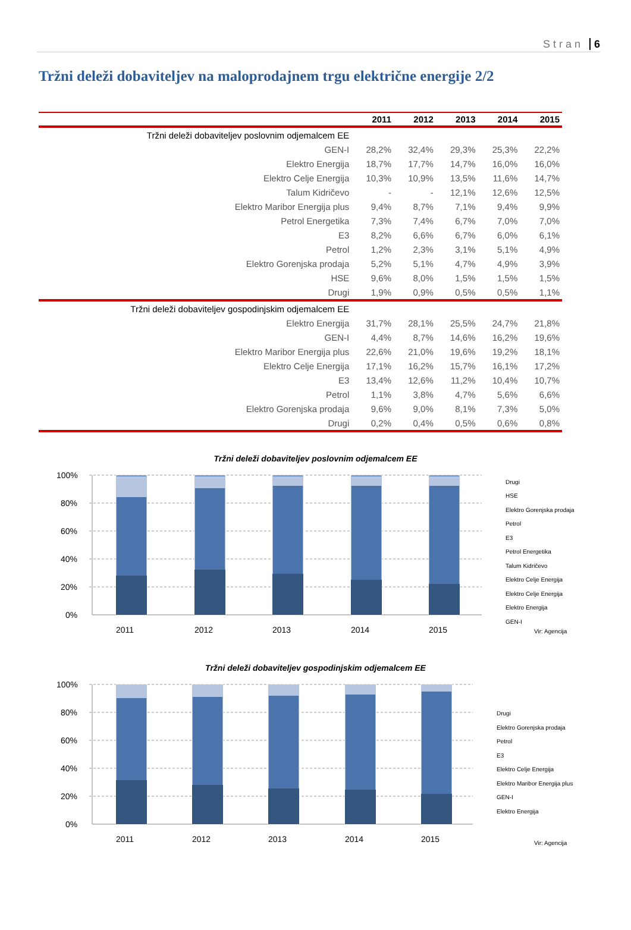Stran 6
Tržni deleži dobaviteljev na maloprodajnem trgu električne energije 2/2
| | 2011 | 2012 | 2013 | 2014 | 2015 |
| --- | --- | --- | --- | --- | --- |
| Tržni deleži dobaviteljev poslovnim odjemalcem EE | | | | | |
| GEN-I | 28,2% | 32,4% | 29,3% | 25,3% | 22,2% |
| Elektro Energija | 18,7% | 17,7% | 14,7% | 16,0% | 16,0% |
| Elektro Celje Energija | 10,3% | 10,9% | 13,5% | 11,6% | 14,7% |
| Talum Kidričevo | - | - | 12,1% | 12,6% | 12,5% |
| Elektro Maribor Energija plus | 9,4% | 8,7% | 7,1% | 9,4% | 9,9% |
| Petrol Energetika | 7,3% | 7,4% | 6,7% | 7,0% | 7,0% |
| E3 | 8,2% | 6,6% | 6,7% | 6,0% | 6,1% |
| Petrol | 1,2% | 2,3% | 3,1% | 5,1% | 4,9% |
| Elektro Gorenjska prodaja | 5,2% | 5,1% | 4,7% | 4,9% | 3,9% |
| HSE | 9,6% | 8,0% | 1,5% | 1,5% | 1,5% |
| Drugi | 1,9% | 0,9% | 0,5% | 0,5% | 1,1% |
| Tržni deleži dobaviteljev gospodinjskim odjemalcem EE | | | | | |
| Elektro Energija | 31,7% | 28,1% | 25,5% | 24,7% | 21,8% |
| GEN-I | 4,4% | 8,7% | 14,6% | 16,2% | 19,6% |
| Elektro Maribor Energija plus | 22,6% | 21,0% | 19,6% | 19,2% | 18,1% |
| Elektro Celje Energija | 17,1% | 16,2% | 15,7% | 16,1% | 17,2% |
| E3 | 13,4% | 12,6% | 11,2% | 10,4% | 10,7% |
| Petrol | 1,1% | 3,8% | 4,7% | 5,6% | 6,6% |
| Elektro Gorenjska prodaja | 9,6% | 9,0% | 8,1% | 7,3% | 5,0% |
| Drugi | 0,2% | 0,4% | 0,5% | 0,6% | 0,8% |
Tržni deleži dobaviteljev poslovnim odjemalcem EE
100%
80%
60%
40%
20%
0%
2011
2012
2013
2014
2015
Drugi
HSE
Elektro Gorenjska prodaja
Petrol
E3
Petrol Energetika
Talum Kidričevo
Elektro Celje Energija
Elektro Celje Energija
Elektro Energija
GEN-I
Vir: Agencija
Tržni deleži dobaviteljev gospodinjskim odjemalcem EE
100%
80%
60%
40%
20%
0%
2011
2012
2013
2014
2015
Drugi
Elektro Gorenjska prodaja
Petrol
E3
Elektro Celje Energija
Elektro Maribor Energija plus
GEN-I
Elektro Energija
Vir: Agencija